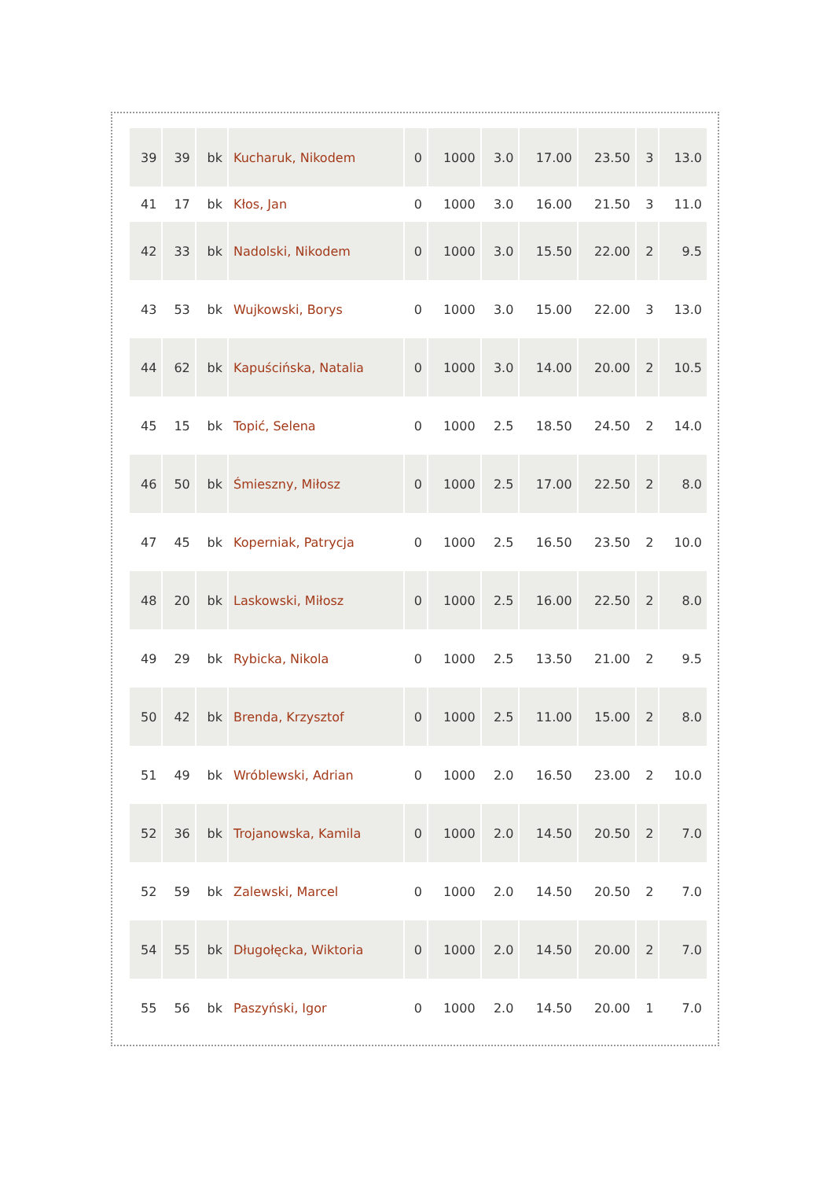| 39 | 39 | bk | Kucharuk, Nikodem | 0 | 1000 | 3.0 | 17.00 | 23.50 | 3 | 13.0 |
| 41 | 17 | bk | Kłos, Jan | 0 | 1000 | 3.0 | 16.00 | 21.50 | 3 | 11.0 |
| 42 | 33 | bk | Nadolski, Nikodem | 0 | 1000 | 3.0 | 15.50 | 22.00 | 2 | 9.5 |
| 43 | 53 | bk | Wujkowski, Borys | 0 | 1000 | 3.0 | 15.00 | 22.00 | 3 | 13.0 |
| 44 | 62 | bk | Kapuścińska, Natalia | 0 | 1000 | 3.0 | 14.00 | 20.00 | 2 | 10.5 |
| 45 | 15 | bk | Topić, Selena | 0 | 1000 | 2.5 | 18.50 | 24.50 | 2 | 14.0 |
| 46 | 50 | bk | Śmieszny, Miłosz | 0 | 1000 | 2.5 | 17.00 | 22.50 | 2 | 8.0 |
| 47 | 45 | bk | Koperniak, Patrycja | 0 | 1000 | 2.5 | 16.50 | 23.50 | 2 | 10.0 |
| 48 | 20 | bk | Laskowski, Miłosz | 0 | 1000 | 2.5 | 16.00 | 22.50 | 2 | 8.0 |
| 49 | 29 | bk | Rybicka, Nikola | 0 | 1000 | 2.5 | 13.50 | 21.00 | 2 | 9.5 |
| 50 | 42 | bk | Brenda, Krzysztof | 0 | 1000 | 2.5 | 11.00 | 15.00 | 2 | 8.0 |
| 51 | 49 | bk | Wróblewski, Adrian | 0 | 1000 | 2.0 | 16.50 | 23.00 | 2 | 10.0 |
| 52 | 36 | bk | Trojanowska, Kamila | 0 | 1000 | 2.0 | 14.50 | 20.50 | 2 | 7.0 |
| 52 | 59 | bk | Zalewski, Marcel | 0 | 1000 | 2.0 | 14.50 | 20.50 | 2 | 7.0 |
| 54 | 55 | bk | Długołęcka, Wiktoria | 0 | 1000 | 2.0 | 14.50 | 20.00 | 2 | 7.0 |
| 55 | 56 | bk | Paszyński, Igor | 0 | 1000 | 2.0 | 14.50 | 20.00 | 1 | 7.0 |